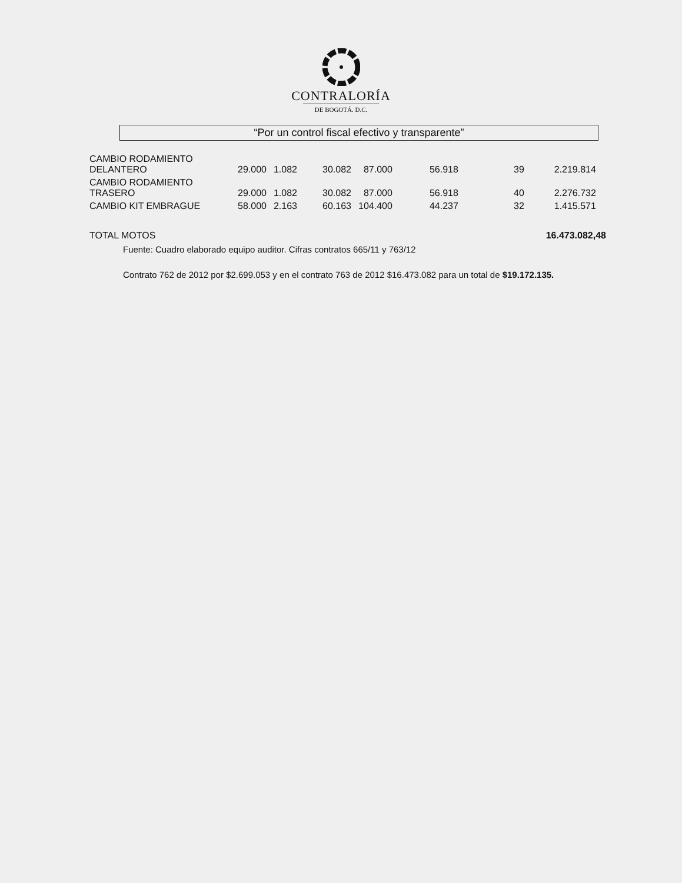CONTRALORÍA
DE BOGOTÁ. D.C.
“Por un control fiscal efectivo y transparente”
| CAMBIO RODAMIENTO DELANTERO | 29.000 | 1.082 | 30.082 | 87.000 | 56.918 | 39 | 2.219.814 |
| CAMBIO RODAMIENTO TRASERO | 29.000 | 1.082 | 30.082 | 87.000 | 56.918 | 40 | 2.276.732 |
| CAMBIO KIT EMBRAGUE | 58.000 | 2.163 | 60.163 | 104.400 | 44.237 | 32 | 1.415.571 |
TOTAL MOTOS 16.473.082,48
Fuente: Cuadro elaborado equipo auditor. Cifras contratos 665/11 y 763/12
Contrato 762 de 2012 por $2.699.053 y en el contrato 763 de 2012 $16.473.082 para un total de $19.172.135.